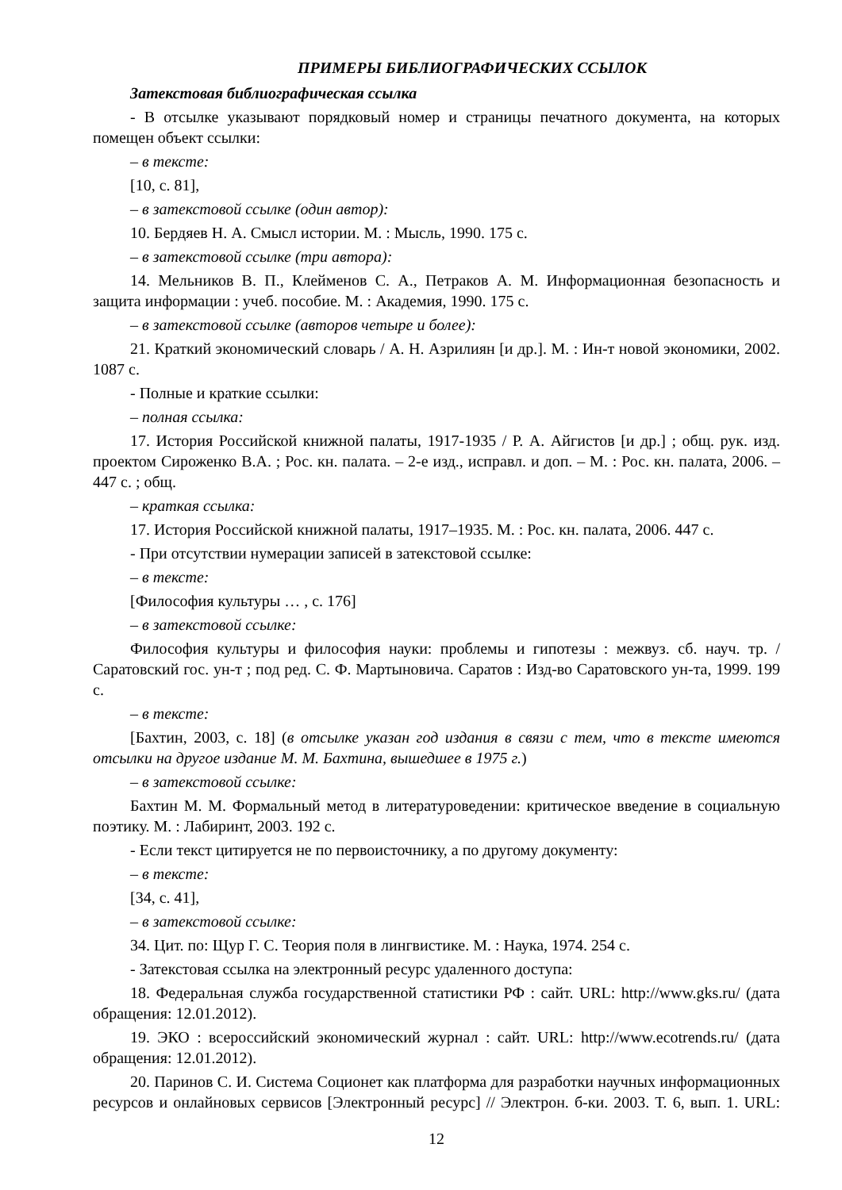ПРИМЕРЫ БИБЛИОГРАФИЧЕСКИХ ССЫЛОК
Затекстовая библиографическая ссылка
- В отсылке указывают порядковый номер и страницы печатного документа, на которых помещен объект ссылки:
– в тексте:
[10, с. 81],
– в затекстовой ссылке (один автор):
10. Бердяев Н. А. Смысл истории. М. : Мысль, 1990. 175 с.
– в затекстовой ссылке (три автора):
14. Мельников В. П., Клейменов С. А., Петраков А. М. Информационная безопасность и защита информации : учеб. пособие. М. : Академия, 1990. 175 с.
– в затекстовой ссылке (авторов четыре и более):
21. Краткий экономический словарь / А. Н. Азрилиян [и др.]. М. : Ин-т новой экономики, 2002. 1087 с.
- Полные и краткие ссылки:
– полная ссылка:
17. История Российской книжной палаты, 1917-1935 / Р. А. Айгистов [и др.] ; общ. рук. изд. проектом Сироженко В.А. ; Рос. кн. палата. – 2-е изд., исправл. и доп. – М. : Рос. кн. палата, 2006. – 447 с. ; общ.
– краткая ссылка:
17. История Российской книжной палаты, 1917–1935. М. : Рос. кн. палата, 2006. 447 с.
- При отсутствии нумерации записей в затекстовой ссылке:
– в тексте:
[Философия культуры … , с. 176]
– в затекстовой ссылке:
Философия культуры и философия науки: проблемы и гипотезы : межвуз. сб. науч. тр. / Саратовский гос. ун-т ; под ред. С. Ф. Мартыновича. Саратов : Изд-во Саратовского ун-та, 1999. 199 с.
– в тексте:
[Бахтин, 2003, с. 18] (в отсылке указан год издания в связи с тем, что в тексте имеются отсылки на другое издание М. М. Бахтина, вышедшее в 1975 г.)
– в затекстовой ссылке:
Бахтин М. М. Формальный метод в литературоведении: критическое введение в социальную поэтику. М. : Лабиринт, 2003. 192 с.
- Если текст цитируется не по первоисточнику, а по другому документу:
– в тексте:
[34, с. 41],
– в затекстовой ссылке:
34. Цит. по: Щур Г. С. Теория поля в лингвистике. М. : Наука, 1974. 254 с.
- Затекстовая ссылка на электронный ресурс удаленного доступа:
18. Федеральная служба государственной статистики РФ : сайт. URL: http://www.gks.ru/ (дата обращения: 12.01.2012).
19. ЭКО : всероссийский экономический журнал : сайт. URL: http://www.ecotrends.ru/ (дата обращения: 12.01.2012).
20. Паринов С. И. Система Соционет как платформа для разработки научных информационных ресурсов и онлайновых сервисов [Электронный ресурс] // Электрон. б-ки. 2003. Т. 6, вып. 1. URL:
12